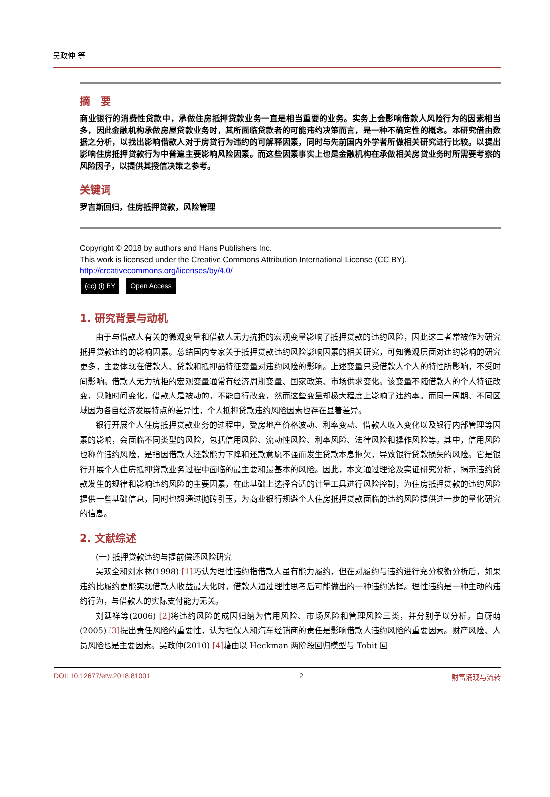吴政仲 等
摘　要
商业银行的消费性贷款中，承做住房抵押贷款业务一直是相当重要的业务。实务上会影响借款人风险行为的因素相当多，因此金融机构承做房屋贷款业务时，其所面临贷款者的可能违约决策而言，是一种不确定性的概念。本研究借由数据之分析，以找出影响借款人对于房贷行为违约的可解释因素，同时与先前国内外学者所做相关研究进行比较。以提出影响住房抵押贷款行为中普遍主要影响风险因素。而这些因素事实上也是金融机构在承做相关房贷业务时所需要考察的风险因子，以提供其授信决策之参考。
关键词
罗吉斯回归，住房抵押贷款，风险管理
Copyright © 2018 by authors and Hans Publishers Inc.
This work is licensed under the Creative Commons Attribution International License (CC BY).
http://creativecommons.org/licenses/by/4.0/
(cc) (i) BY Open Access
1. 研究背景与动机
由于与借款人有关的微观变量和借款人无力抗拒的宏观变量影响了抵押贷款的违约风险，因此这二者常被作为研究抵押贷款违约的影响因素。总结国内专家关于抵押贷款违约风险影响因素的相关研究，可知微观层面对违约影响的研究更多，主要体现在借款人、贷款和抵押品特征变量对违约风险的影响。上述变量只受借款人个人的特性所影响，不受时间影响。借款人无力抗拒的宏观变量通常有经济周期变量、国家政策、市场供求变化。该变量不随借款人的个人特征改变，只随时间变化，借款人是被动的，不能自行改变，然而这些变量却极大程度上影响了违约率。而同一周期、不同区域因为各自经济发展特点的差异性，个人抵押贷款违约风险因素也存在显着差异。
银行开展个人住房抵押贷款业务的过程中，受房地产价格波动、利率变动、借款人收入变化以及银行内部管理等因素的影响，会面临不同类型的风险，包括信用风险、流动性风险、利率风险、法律风险和操作风险等。其中，信用风险也称作违约风险，是指因借款人还款能力下降和还款意愿不强而发生贷款本息拖欠，导致银行贷款损失的风险。它是银行开展个人住房抵押贷款业务过程中面临的最主要和最基本的风险。因此，本文通过理论及实证研究分析，揭示违约贷款发生的规律和影响违约风险的主要因素，在此基础上选择合适的计量工具进行风险控制，为住房抵押贷款的违约风险提供一些基础信息，同时也想通过抛砖引玉，为商业银行规避个人住房抵押贷款面临的违约风险提供进一步的量化研究的信息。
2. 文献综述
(一) 抵押贷款违约与提前偿还风险研究
吴双全和刘水林(1998) [1] 巧认为理性违约指借款人虽有能力履约，但在对履约与违约进行充分权衡分析后，如果违约比履约更能实现借款人收益最大化时，借款人通过理性思考后可能做出的一种违约选择。理性违约是一种主动的违约行为，与借款人的实际支付能力无关。
刘廷祥等(2006) [2] 将违约风险的成因归纳为信用风险、市场风险和管理风险三类，并分别予以分析。白蔚萌(2005) [3] 提出责任风险的重要性，认为担保人和汽车经销商的责任是影响借款人违约风险的重要因素。财产风险、人员风险也是主要因素。吴政仲(2010) [4] 藉由以 Heckman 两阶段回归模型与 Tobit 回
DOI: 10.12677/etw.2018.81001 2 财富涌现与流转